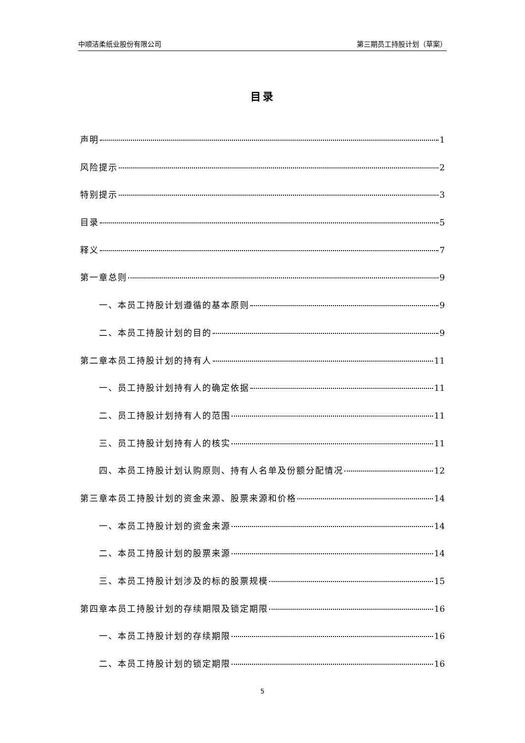中顺洁柔纸业股份有限公司 第三期员工持股计划（草案）
目录
声明 1
风险提示 2
特别提示 3
目录 5
释义 7
第一章总则 9
一、本员工持股计划遵循的基本原则 9
二、本员工持股计划的目的 9
第二章本员工持股计划的持有人 11
一、员工持股计划持有人的确定依据 11
二、员工持股计划持有人的范围 11
三、员工持股计划持有人的核实 11
四、本员工持股计划认购原则、持有人名单及份额分配情况 12
第三章本员工持股计划的资金来源、股票来源和价格 14
一、本员工持股计划的资金来源 14
二、本员工持股计划的股票来源 14
三、本员工持股计划涉及的标的股票规模 15
第四章本员工持股计划的存续期限及锁定期限 16
一、本员工持股计划的存续期限 16
二、本员工持股计划的锁定期限 16
5